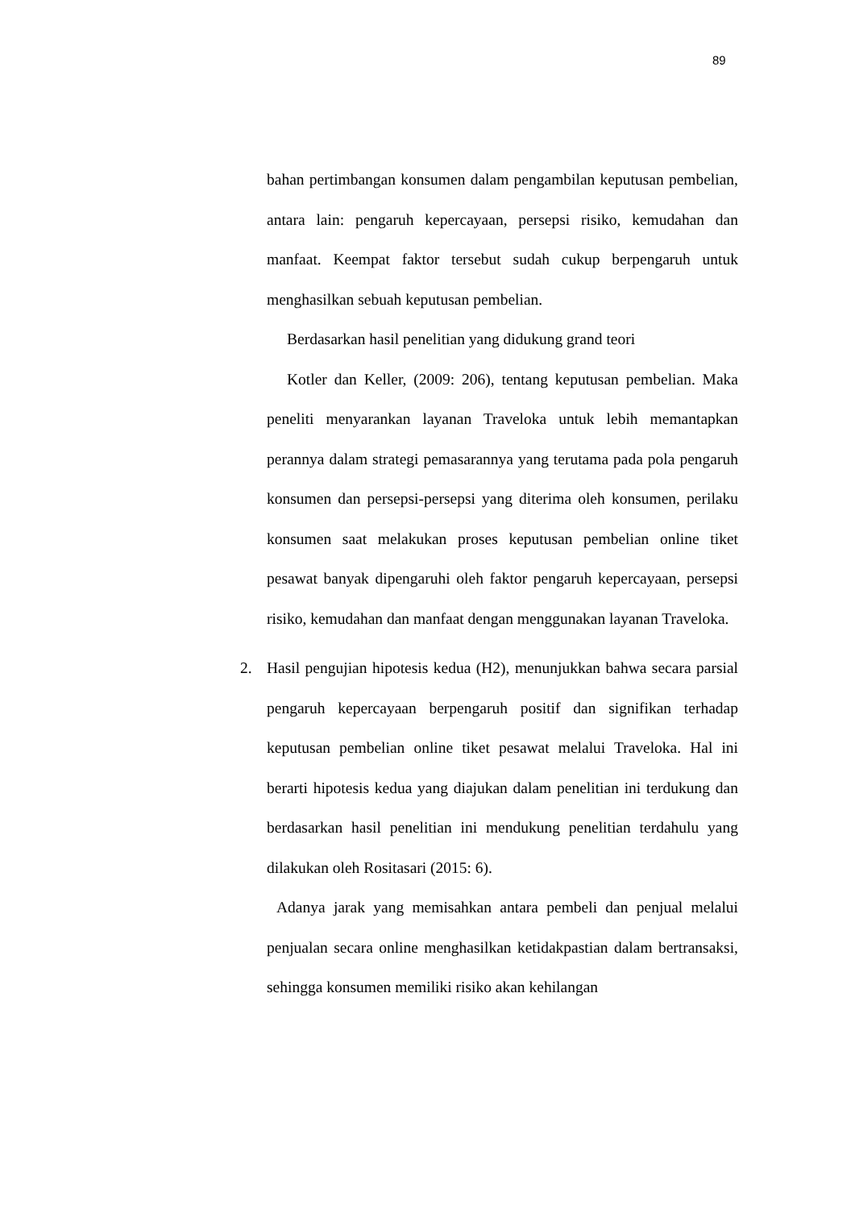89
bahan pertimbangan konsumen dalam pengambilan keputusan pembelian, antara lain: pengaruh kepercayaan, persepsi risiko, kemudahan dan manfaat. Keempat faktor tersebut sudah cukup berpengaruh untuk menghasilkan sebuah keputusan pembelian.
Berdasarkan hasil penelitian yang didukung grand teori
Kotler dan Keller, (2009: 206), tentang keputusan pembelian. Maka peneliti menyarankan layanan Traveloka untuk lebih memantapkan perannya dalam strategi pemasarannya yang terutama pada pola pengaruh konsumen dan persepsi-persepsi yang diterima oleh konsumen, perilaku konsumen saat melakukan proses keputusan pembelian online tiket pesawat banyak dipengaruhi oleh faktor pengaruh kepercayaan, persepsi risiko, kemudahan dan manfaat dengan menggunakan layanan Traveloka.
2.
Hasil pengujian hipotesis kedua (H2), menunjukkan bahwa secara parsial pengaruh kepercayaan berpengaruh positif dan signifikan terhadap keputusan pembelian online tiket pesawat melalui Traveloka. Hal ini berarti hipotesis kedua yang diajukan dalam penelitian ini terdukung dan berdasarkan hasil penelitian ini mendukung penelitian terdahulu yang dilakukan oleh Rositasari (2015: 6).
Adanya jarak yang memisahkan antara pembeli dan penjual melalui penjualan secara online menghasilkan ketidakpastian dalam bertransaksi, sehingga konsumen memiliki risiko akan kehilangan